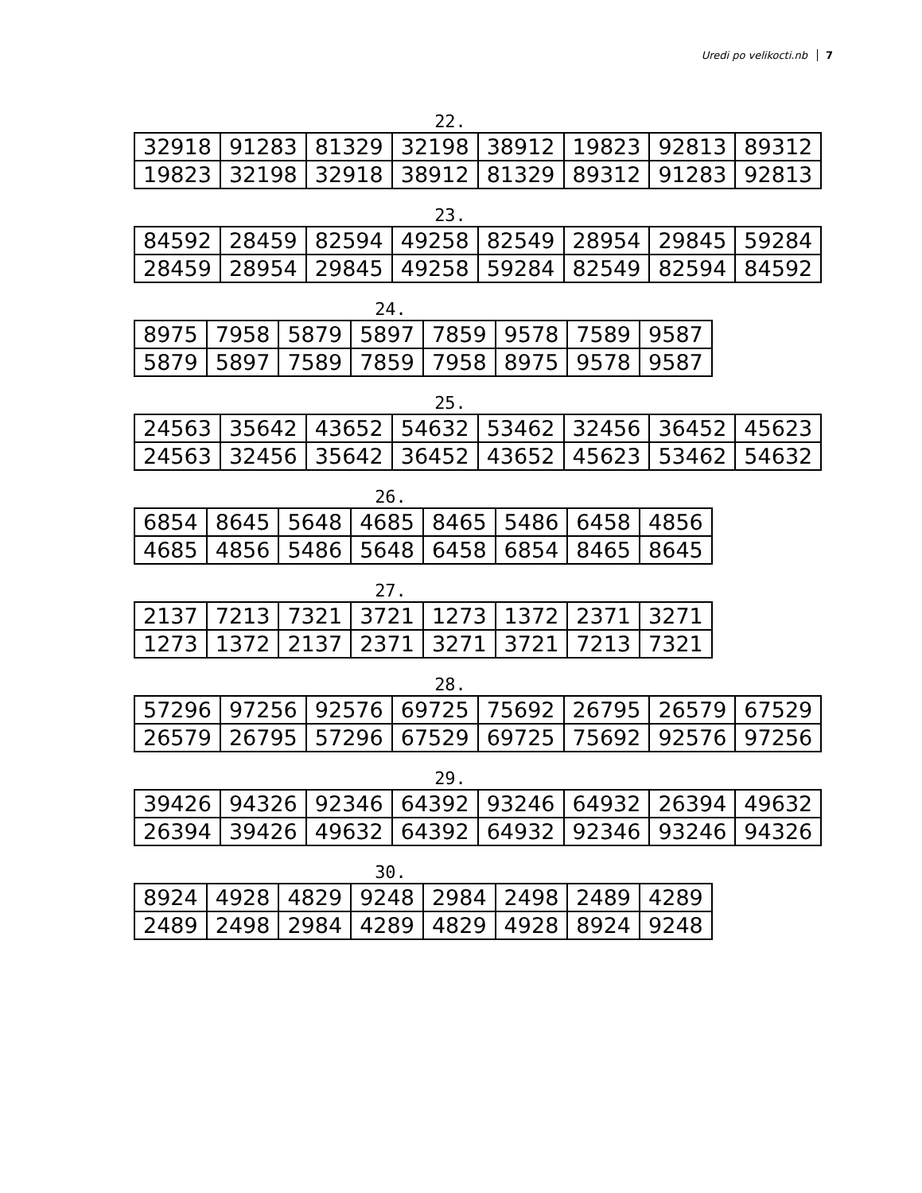Uredi po velikocti.nb 7
22.
| 32918 | 91283 | 81329 | 32198 | 38912 | 19823 | 92813 | 89312 |
| 19823 | 32198 | 32918 | 38912 | 81329 | 89312 | 91283 | 92813 |
23.
| 84592 | 28459 | 82594 | 49258 | 82549 | 28954 | 29845 | 59284 |
| 28459 | 28954 | 29845 | 49258 | 59284 | 82549 | 82594 | 84592 |
24.
| 8975 | 7958 | 5879 | 5897 | 7859 | 9578 | 7589 | 9587 |
| 5879 | 5897 | 7589 | 7859 | 7958 | 8975 | 9578 | 9587 |
25.
| 24563 | 35642 | 43652 | 54632 | 53462 | 32456 | 36452 | 45623 |
| 24563 | 32456 | 35642 | 36452 | 43652 | 45623 | 53462 | 54632 |
26.
| 6854 | 8645 | 5648 | 4685 | 8465 | 5486 | 6458 | 4856 |
| 4685 | 4856 | 5486 | 5648 | 6458 | 6854 | 8465 | 8645 |
27.
| 2137 | 7213 | 7321 | 3721 | 1273 | 1372 | 2371 | 3271 |
| 1273 | 1372 | 2137 | 2371 | 3271 | 3721 | 7213 | 7321 |
28.
| 57296 | 97256 | 92576 | 69725 | 75692 | 26795 | 26579 | 67529 |
| 26579 | 26795 | 57296 | 67529 | 69725 | 75692 | 92576 | 97256 |
29.
| 39426 | 94326 | 92346 | 64392 | 93246 | 64932 | 26394 | 49632 |
| 26394 | 39426 | 49632 | 64392 | 64932 | 92346 | 93246 | 94326 |
30.
| 8924 | 4928 | 4829 | 9248 | 2984 | 2498 | 2489 | 4289 |
| 2489 | 2498 | 2984 | 4289 | 4829 | 4928 | 8924 | 9248 |